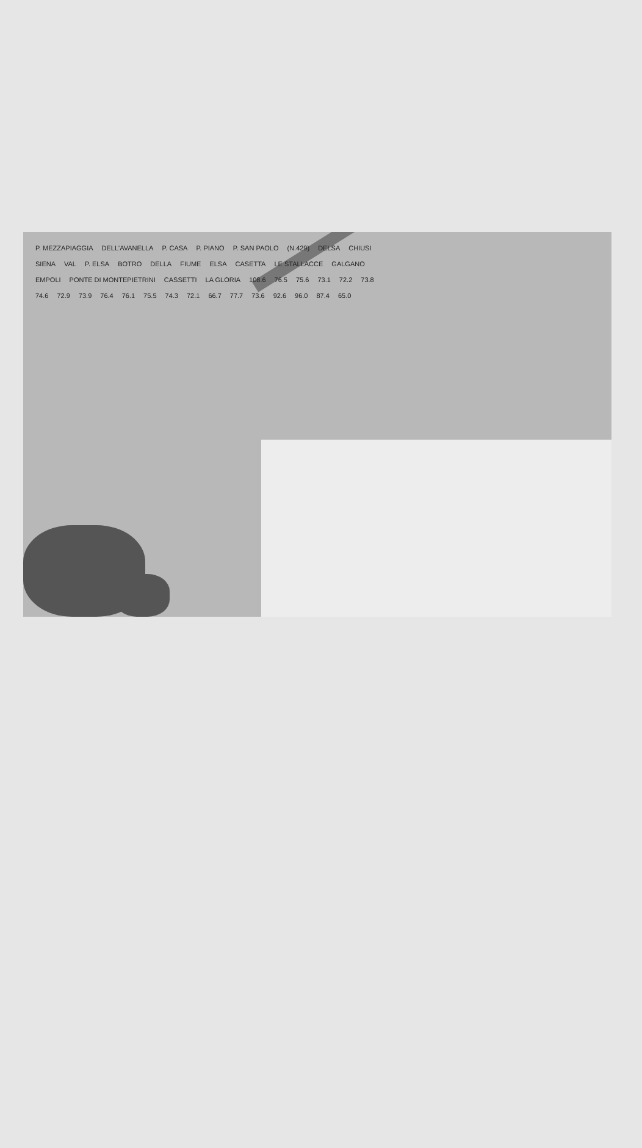P. MEZZAPIAGGIA DELL'AVANELLA P. CASA P. PIANO P. SAN PAOLO (N.429) DELSA CHIUSI SIENA VAL P. ELSA BOTRO DELLA FIUME ELSA CASETTA LE STALLACCE GALGANO EMPOLI PONTE DI MONTEPIETRINI CASSETTI LA GLORIA 108.6 76.5 75.6 73.1 72.2 73.8 74.6 72.9 73.9 76.4 76.1 75.5 74.3 72.1 66.7 77.7 73.6 92.6 96.0 87.4 65.0